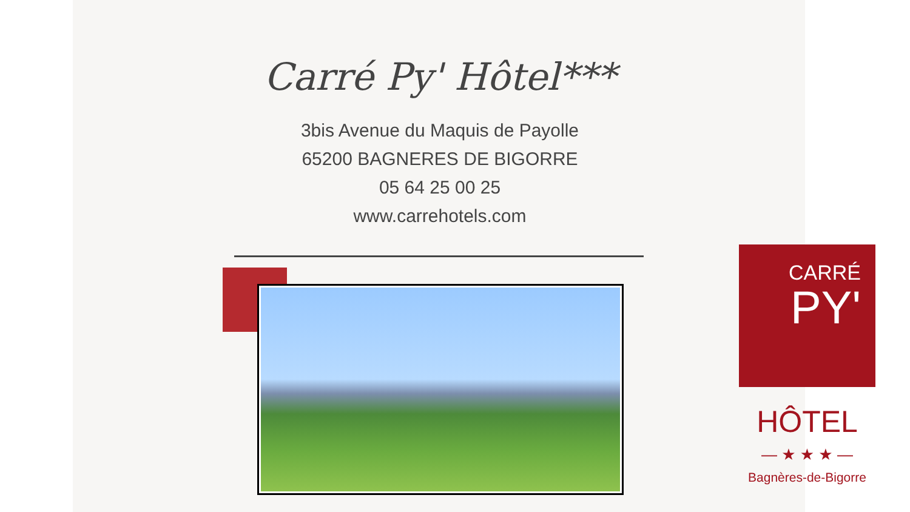Carré Py' Hôtel***
3bis Avenue du Maquis de Payolle
65200 BAGNERES DE BIGORRE
05 64 25 00 25
www.carrehotels.com
CARRÉ
PY'
HÔTEL
— ★ ★ ★ —
Bagnères-de-Bigorre